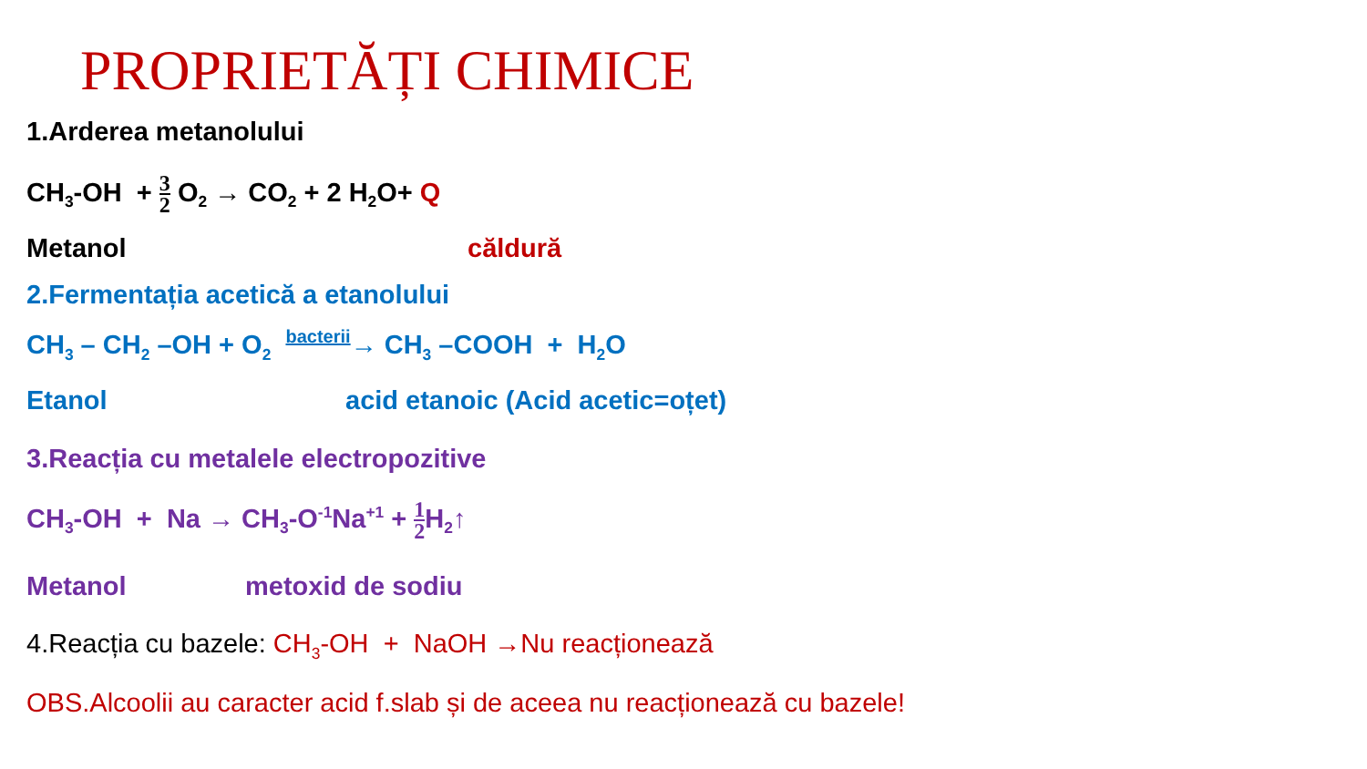PROPRIETĂȚI CHIMICE
1.Arderea metanolului
CH<sub>3</sub>-OH + 3 2 O<sub>2</sub> → CO<sub>2</sub> + 2 H<sub>2</sub>O+ Q
Metanol căldură
2.Fermentația acetică a etanolului
CH<sub>3</sub> – CH<sub>2</sub> –OH + O<sub>2</sub> bacterii→ CH<sub>3</sub> –COOH + H<sub>2</sub>O
Etanol acid etanoic (Acid acetic=oțet)
3.Reacția cu metalele electropozitive
CH<sub>3</sub>-OH + Na → CH<sub>3</sub>-O<sup>-1</sup>Na<sup>+1</sup> + 1 2 H<sub>2</sub>↑
Metanol metoxid de sodiu
4.Reacția cu bazele: CH<sub>3</sub>-OH + NaOH →Nu reacționează
OBS.Alcoolii au caracter acid f.slab și de aceea nu reacționează cu bazele!